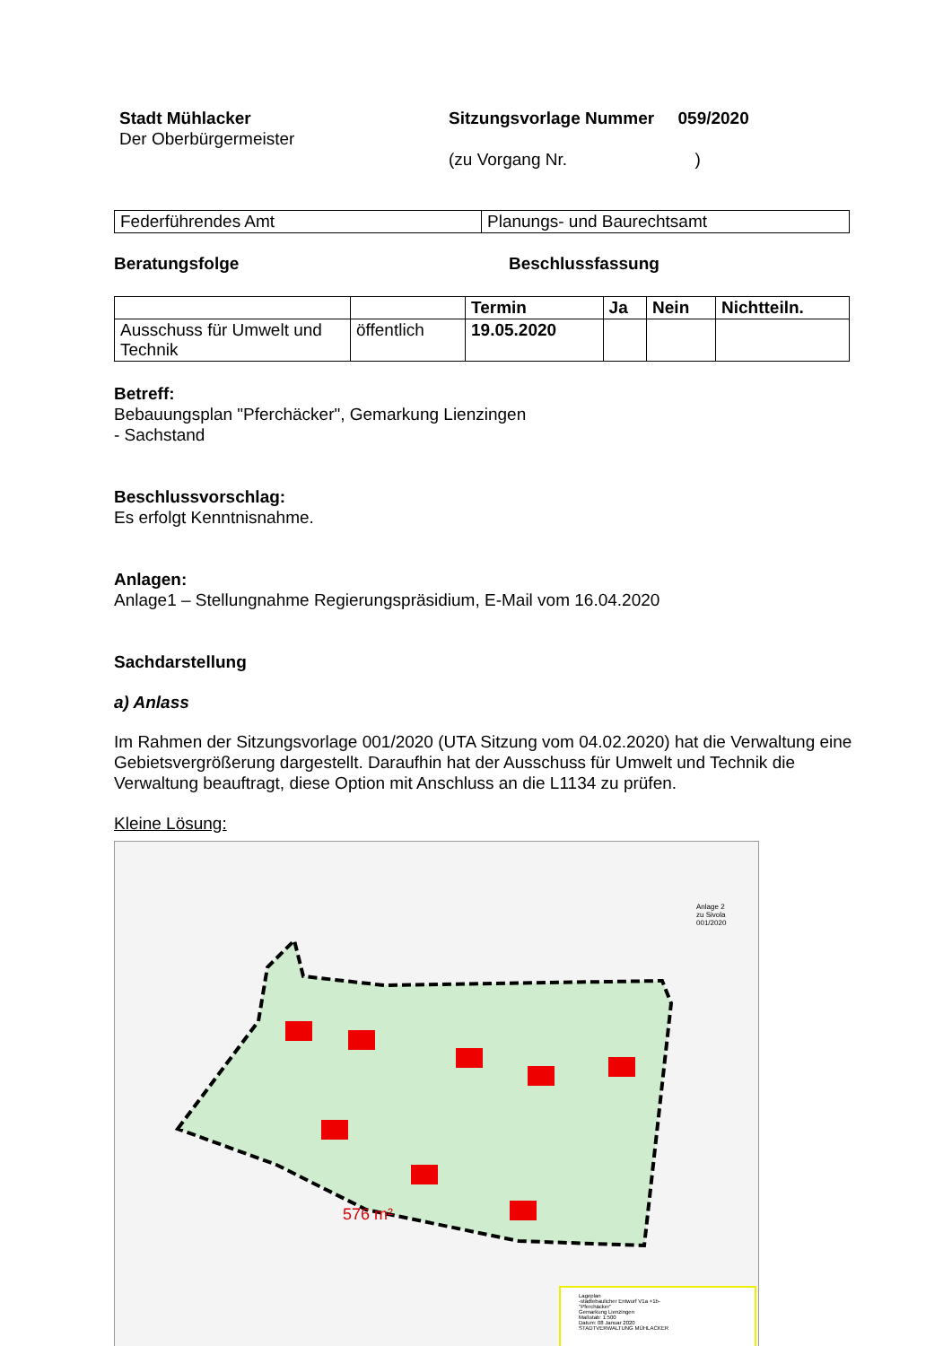Stadt Mühlacker
Der Oberbürgermeister
Sitzungsvorlage Nummer 059/2020
(zu Vorgang Nr. )
| Federführendes Amt | Planungs- und Baurechtsamt |
Beratungsfolge Beschlussfassung
| | | Termin | Ja | Nein | Nichtteiln. |
| --- | --- | --- | --- | --- | --- |
| Ausschuss für Umwelt und Technik | öffentlich | 19.05.2020 | | | |
Betreff:
Bebauungsplan "Pferchäcker", Gemarkung Lienzingen
- Sachstand
Beschlussvorschlag:
Es erfolgt Kenntnisnahme.
Anlagen:
Anlage1 – Stellungnahme Regierungspräsidium, E-Mail vom 16.04.2020
Sachdarstellung
a) Anlass
Im Rahmen der Sitzungsvorlage 001/2020 (UTA Sitzung vom 04.02.2020) hat die Verwaltung eine Gebietsvergrößerung dargestellt. Daraufhin hat der Ausschuss für Umwelt und Technik die Verwaltung beauftragt, diese Option mit Anschluss an die L1134 zu prüfen.
Kleine Lösung:
576 m²
Anlage 2
zu Sivola
001/2020
Lageplan
-städtebaulicher Entwurf V1a +1b-
"Pferchäcker"
Gemarkung Lienzingen
Maßstab: 1:500
Datum: 08 Januar 2020
STADTVERWALTUNG MÜHLACKER